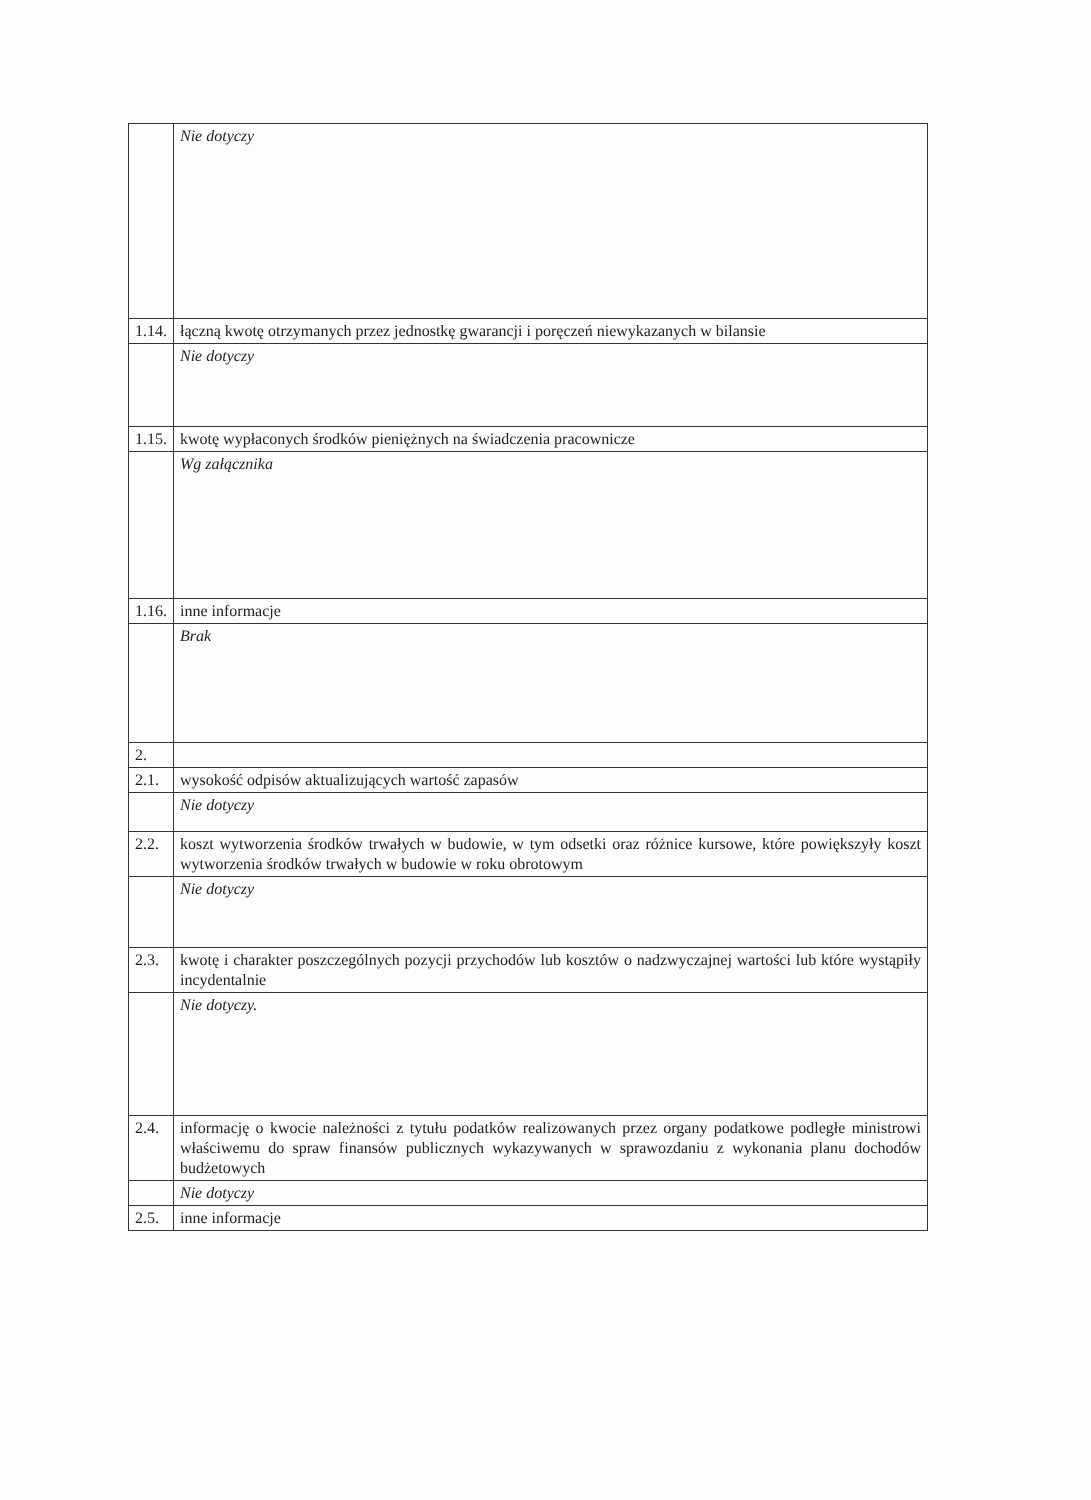| | Nie dotyczy |
| 1.14. | łączną kwotę otrzymanych przez jednostkę gwarancji i poręczeń niewykazanych w bilansie |
| | Nie dotyczy |
| 1.15. | kwotę wypłaconych środków pieniężnych na świadczenia pracownicze |
| | Wg załącznika |
| 1.16. | inne informacje |
| | Brak |
| 2. | |
| 2.1. | wysokość odpisów aktualizujących wartość zapasów |
| | Nie dotyczy |
| 2.2. | koszt wytworzenia środków trwałych w budowie, w tym odsetki oraz różnice kursowe, które powiększyły koszt wytworzenia środków trwałych w budowie w roku obrotowym |
| | Nie dotyczy |
| 2.3. | kwotę i charakter poszczególnych pozycji przychodów lub kosztów o nadzwyczajnej wartości lub które wystąpiły incydentalnie |
| | Nie dotyczy. |
| 2.4. | informację o kwocie należności z tytułu podatków realizowanych przez organy podatkowe podległe ministrowi właściwemu do spraw finansów publicznych wykazywanych w sprawozdaniu z wykonania planu dochodów budżetowych |
| | Nie dotyczy |
| 2.5. | inne informacje |